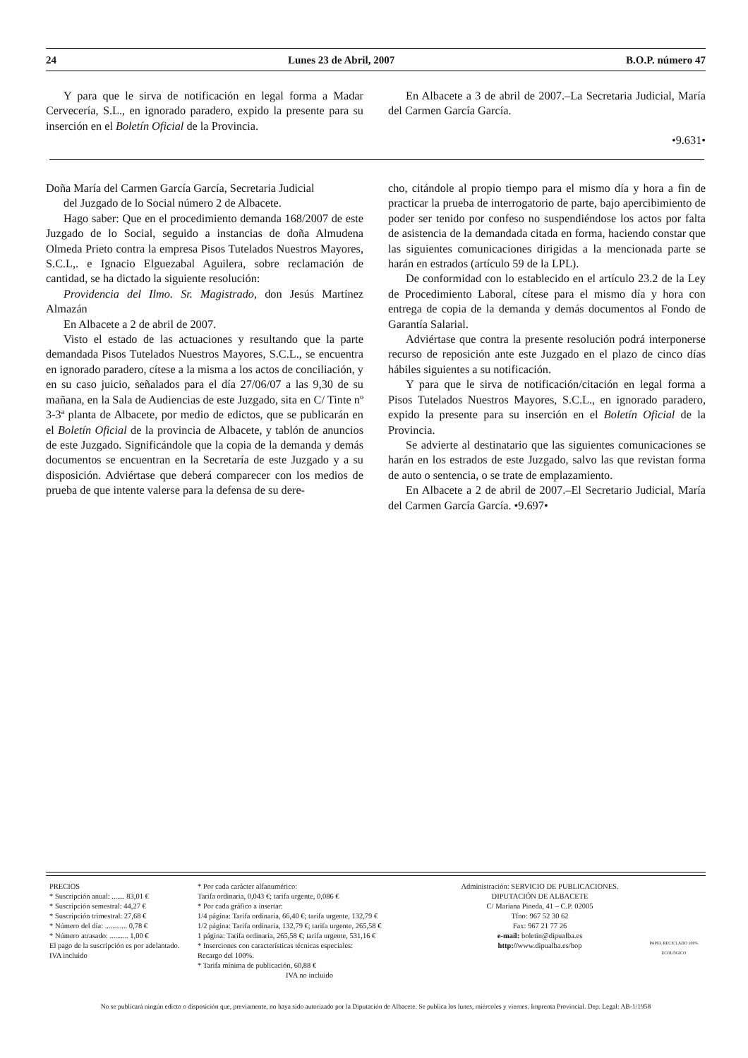24 Lunes 23 de Abril, 2007 B.O.P. número 47
Y para que le sirva de notificación en legal forma a Madar Cervecería, S.L., en ignorado paradero, expido la presente para su inserción en el Boletín Oficial de la Provincia.
En Albacete a 3 de abril de 2007.–La Secretaria Judicial, María del Carmen García García.
•9.631•
Doña María del Carmen García García, Secretaria Judicial
del Juzgado de lo Social número 2 de Albacete.
Hago saber: Que en el procedimiento demanda 168/2007 de este Juzgado de lo Social, seguido a instancias de doña Almudena Olmeda Prieto contra la empresa Pisos Tutelados Nuestros Mayores, S.C.L,. e Ignacio Elguezabal Aguilera, sobre reclamación de cantidad, se ha dictado la siguiente resolución:
Providencia del Ilmo. Sr. Magistrado, don Jesús Martínez Almazán
En Albacete a 2 de abril de 2007.
Visto el estado de las actuaciones y resultando que la parte demandada Pisos Tutelados Nuestros Mayores, S.C.L., se encuentra en ignorado paradero, cítese a la misma a los actos de conciliación, y en su caso juicio, señalados para el día 27/06/07 a las 9,30 de su mañana, en la Sala de Audiencias de este Juzgado, sita en C/ Tinte nº 3-3ª planta de Albacete, por medio de edictos, que se publicarán en el Boletín Oficial de la provincia de Albacete, y tablón de anuncios de este Juzgado. Significándole que la copia de la demanda y demás documentos se encuentran en la Secretaría de este Juzgado y a su disposición. Adviértase que deberá comparecer con los medios de prueba de que intente valerse para la defensa de su dere-
cho, citándole al propio tiempo para el mismo día y hora a fin de practicar la prueba de interrogatorio de parte, bajo apercibimiento de poder ser tenido por confeso no suspendiéndose los actos por falta de asistencia de la demandada citada en forma, haciendo constar que las siguientes comunicaciones dirigidas a la mencionada parte se harán en estrados (artículo 59 de la LPL).
De conformidad con lo establecido en el artículo 23.2 de la Ley de Procedimiento Laboral, cítese para el mismo día y hora con entrega de copia de la demanda y demás documentos al Fondo de Garantía Salarial.
Adviértase que contra la presente resolución podrá interponerse recurso de reposición ante este Juzgado en el plazo de cinco días hábiles siguientes a su notificación.
Y para que le sirva de notificación/citación en legal forma a Pisos Tutelados Nuestros Mayores, S.C.L., en ignorado paradero, expido la presente para su inserción en el Boletín Oficial de la Provincia.
Se advierte al destinatario que las siguientes comunicaciones se harán en los estrados de este Juzgado, salvo las que revistan forma de auto o sentencia, o se trate de emplazamiento.
En Albacete a 2 de abril de 2007.–El Secretario Judicial, María del Carmen García García. •9.697•
PRECIOS
* Suscripción anual: ....... 83,01 €
* Suscripción semestral: 44,27 €
* Suscripción trimestral: 27,68 €
* Número del día: ............ 0,78 €
* Número atrasado: .......... 1,00 €
El pago de la suscripción es por adelantado. IVA incluido
* Por cada carácter alfanumérico:
Tarifa ordinaria, 0,043 €; tarifa urgente, 0,086 €
* Por cada gráfico a insertar:
1/4 página: Tarifa ordinaria, 66,40 €; tarifa urgente, 132,79 €
1/2 página: Tarifa ordinaria, 132,79 €; tarifa urgente, 265,58 €
1 página: Tarifa ordinaria, 265,58 €; tarifa urgente, 531,16 €
* Inserciones con características técnicas especiales:
Recargo del 100%.
* Tarifa mínima de publicación, 60,88 €
IVA no incluido
Administración: SERVICIO DE PUBLICACIONES.
DIPUTACIÓN DE ALBACETE
C/ Mariana Pineda, 41 – C.P. 02005
Tfno: 967 52 30 62
Fax: 967 21 77 26
e-mail: boletin@dipualba.es
http://www.dipualba.es/bop
PAPEL RECICLADO 100% ECOLÓGICO
No se publicará ningún edicto o disposición que, previamente, no haya sido autorizado por la Diputación de Albacete. Se publica los lunes, miércoles y viernes. Imprenta Provincial. Dep. Legal: AB-1/1958